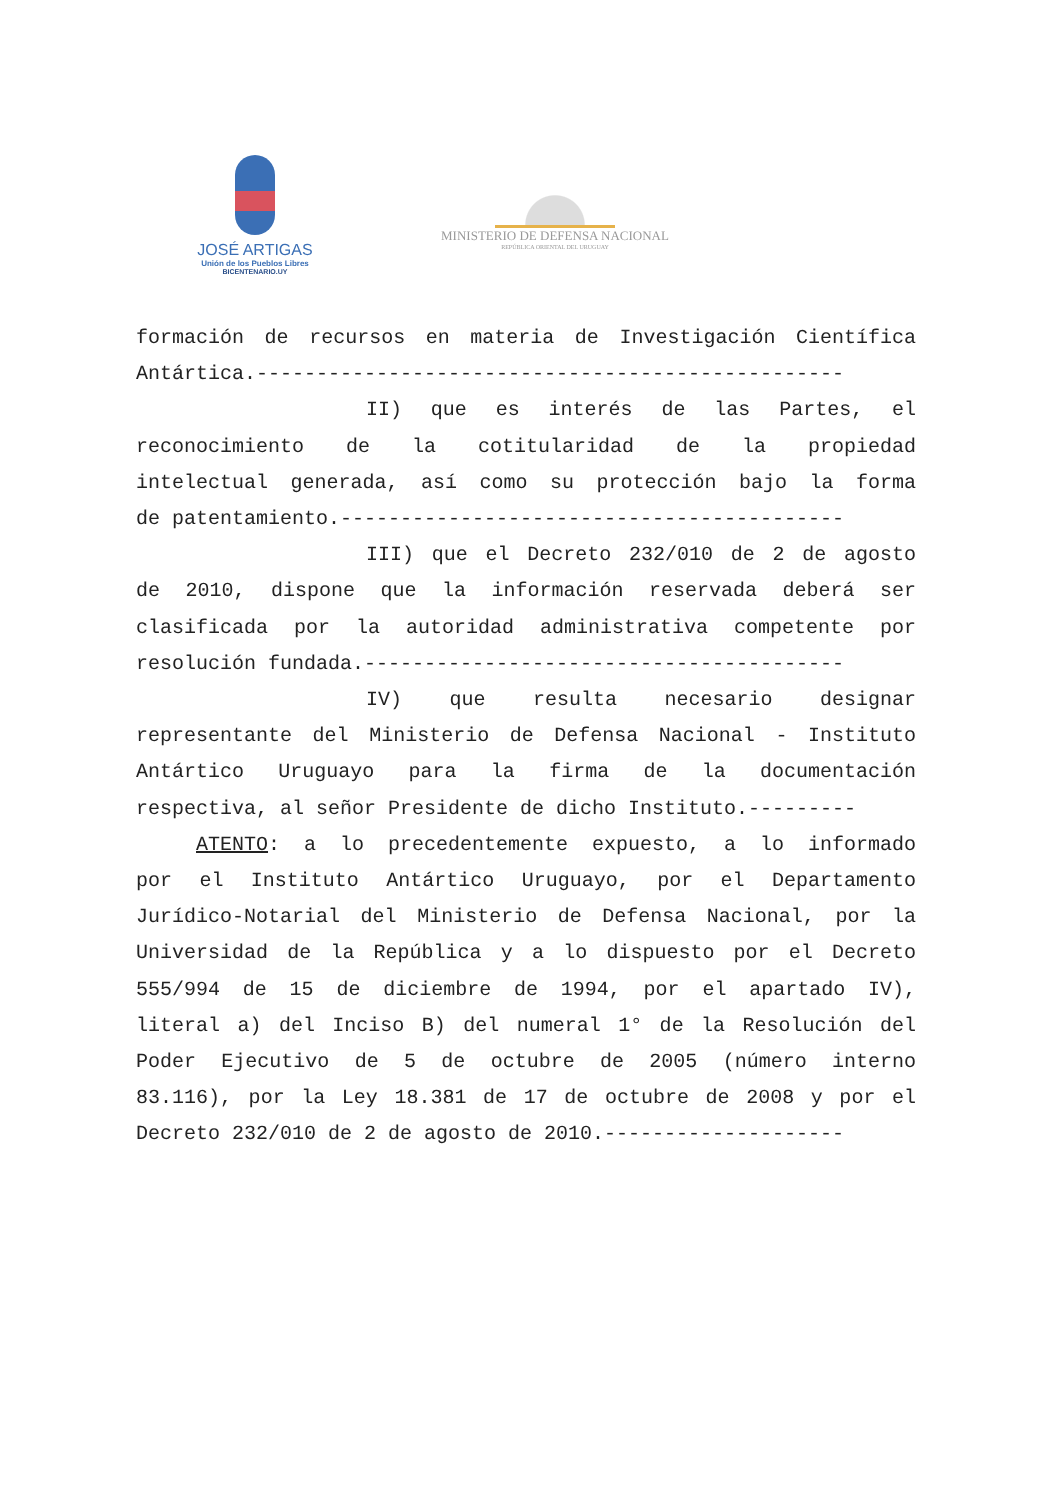JOSÉ ARTIGAS
Unión de los Pueblos Libres
BICENTENARIO.UY
MINISTERIO DE DEFENSA NACIONAL
REPÚBLICA ORIENTAL DEL URUGUAY
formación de recursos en materia de Investigación Científica
Antártica.-------------------------------------------------
II) que es interés de las Partes, el
reconocimiento de la cotitularidad de la propiedad
intelectual generada, así como su protección bajo la forma
de patentamiento.------------------------------------------
III) que el Decreto 232/010 de 2 de agosto
de 2010, dispone que la información reservada deberá ser
clasificada por la autoridad administrativa competente por
resolución fundada.----------------------------------------
IV) que resulta necesario designar
representante del Ministerio de Defensa Nacional - Instituto
Antártico Uruguayo para la firma de la documentación
respectiva, al señor Presidente de dicho Instituto.---------
ATENTO: a lo precedentemente expuesto, a lo informado
por el Instituto Antártico Uruguayo, por el Departamento
Jurídico-Notarial del Ministerio de Defensa Nacional, por la
Universidad de la República y a lo dispuesto por el Decreto
555/994 de 15 de diciembre de 1994, por el apartado IV),
literal a) del Inciso B) del numeral 1° de la Resolución del
Poder Ejecutivo de 5 de octubre de 2005 (número interno
83.116), por la Ley 18.381 de 17 de octubre de 2008 y por el
Decreto 232/010 de 2 de agosto de 2010.--------------------